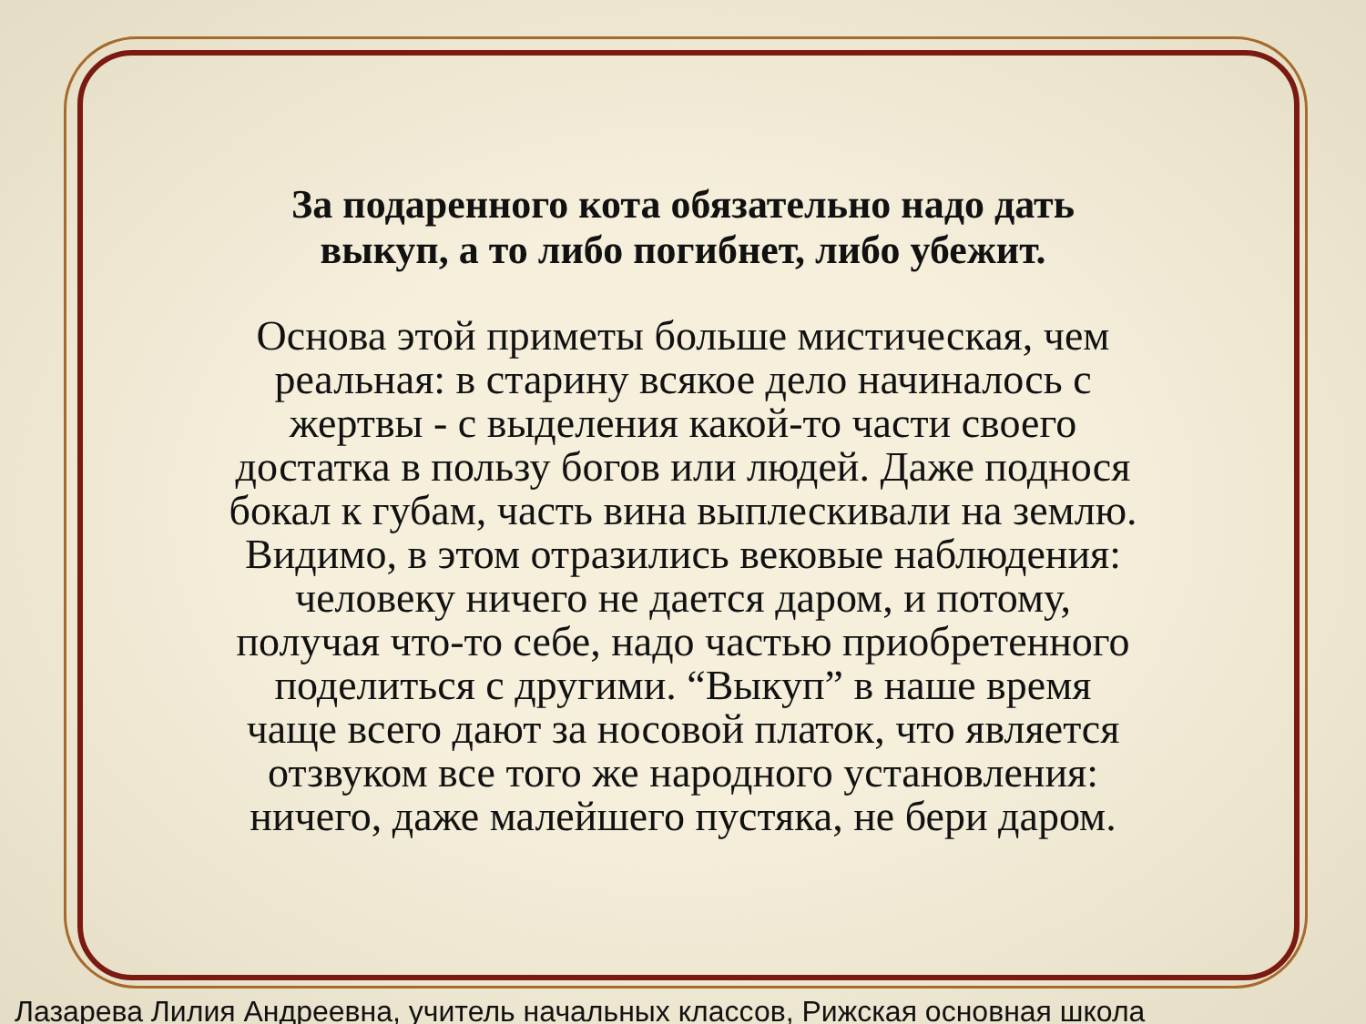За подаренного кота обязательно надо дать выкуп, а то либо погибнет, либо убежит.
Основа этой приметы больше мистическая, чем реальная: в старину всякое дело начиналось с жертвы - с выделения какой-то части своего достатка в пользу богов или людей. Даже поднося бокал к губам, часть вина выплескивали на землю. Видимо, в этом отразились вековые наблюдения: человеку ничего не дается даром, и потому, получая что-то себе, надо частью приобретенного поделиться с другими. “Выкуп” в наше время чаще всего дают за носовой платок, что является отзвуком все того же народного установления: ничего, даже малейшего пустяка, не бери даром.
Лазарева Лилия Андреевна, учитель начальных классов, Рижская основная школа